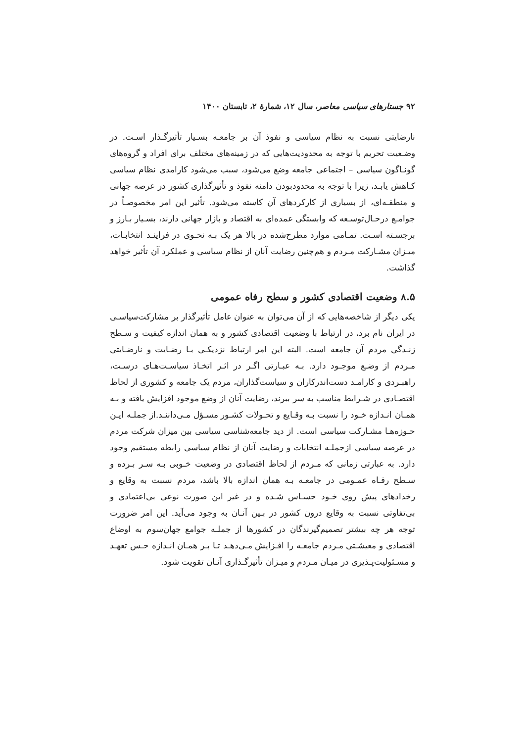۹۲ جستارهای سیاسی معاصر، سال ۱۲، شمارهٔ ۲، تابستان ۱۴۰۰
نارضایتی نسبت به نظام سیاسی و نفوذ آن بر جامعـه بسـیار تأثیرگـذار اسـت. در وضـعیت تحریم با توجه به محدودیت‌هایی که در زمینه‌های مختلف برای افراد و گروه‌های گونـاگون سیاسی – اجتماعی جامعه وضع می‌شود، سبب می‌شود کارامدی نظام سیاسی کـاهش یابـد، زیرا با توجه به محدودبودن دامنه نفوذ و تأثیرگذاری کشور در عرصه جهانی و منطقـه‌ای، از بسیاری از کارکردهای آن کاسته می‌شود. تأثیر این امر مخصوصـاً در جوامـع درحـال‌توسـعه که وابستگی عمده‌ای به اقتصاد و بازار جهانی دارند، بسـیار بـارز و برجسـته اسـت. تمـامی موارد مطرح‌شده در بالا هر یک بـه نحـوی در فراینـد انتخابـات، میـزان مشـارکت مـردم و هم‌چنین رضایت آنان از نظام سیاسی و عملکرد آن تأثیر خواهد گذاشت.
۸.۵ وضعیت اقتصادی کشور و سطح رفاه عمومی
یکی دیگر از شاخصه‌هایی که از آن می‌توان به عنوان عامل تأثیرگذار بر مشارکت‌سیاسـی در ایران نام برد، در ارتباط با وضعیت اقتصادی کشور و به همان اندازه کیفیت و سـطح زنـدگی مردم آن جامعه است. البته این امر ارتباط نزدیکـی بـا رضـایت و نارضـایتی مـردم از وضـع موجـود دارد. بـه عبـارتی اگـر در اثـر اتخـاذ سیاسـت‌هـای درسـت، راهبـردی و کارامـد دست‌اندرکاران و سیاست‌گذاران، مردم یک جامعه و کشوری از لحاظ اقتصـادی در شـرایط مناسب به سر ببرند، رضایت آنان از وضع موجود افزایش یافته و بـه همـان انـدازه خـود را نسبت بـه وقـایع و تحـولات کشـور مسـؤل مـی‌داننـد.از جملـه ایـن حـوزه‌هـا مشـارکت سیاسی است. از دید جامعه‌شناسی سیاسی بین میزان شرکت مردم در عرصه سیاسی ازجملـه انتخابات و رضایت آنان از نظام سیاسی رابطه مستقیم وجود دارد. به عبارتی زمانی که مـردم از لحاظ اقتصادی در وضعیت خـوبی بـه سـر بـرده و سـطح رفـاه عمـومی در جامعـه بـه همان اندازه بالا باشد، مردم نسبت به وقایع و رخدادهای پیش روی خـود حسـاس شـده و در غیر این صورت نوعی بی‌اعتمادی و بی‌تفاوتی نسبت به وقایع درون کشور در بـین آنـان به وجود می‌آید. این امر ضرورت توجه هر چه بیشتر تصمیم‌گیرندگان در کشورها از جملـه جوامع جهان‌سوم به اوضاع اقتصادی و معیشـتی مـردم جامعـه را افـزایش مـی‌دهـد تـا بـر همـان انـدازه حـس تعهـد و مسـئولیت‌پـذیری در میـان مـردم و میـزان تأثیرگـذاری آنـان تقویت شود.